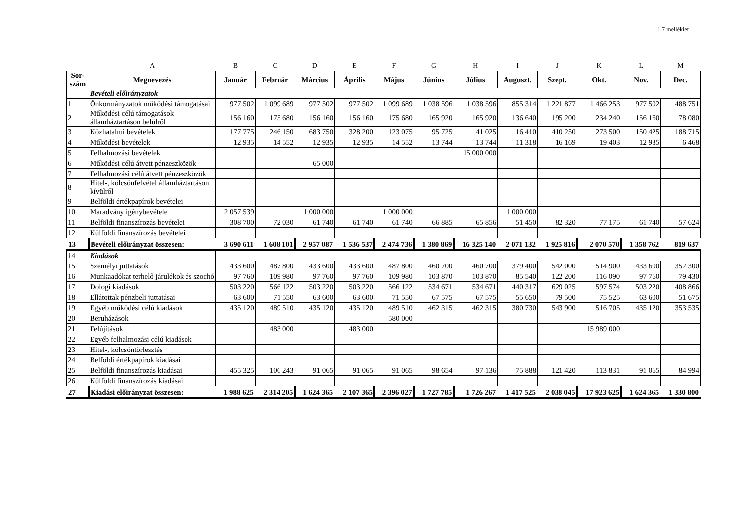1.7 melléklet
| | A | B | C | D | E | F | G | H | I | J | K | L | M |
| Sor-szám | Megnevezés | Január | Február | Március | Április | Május | Június | Július | Auguszt. | Szept. | Okt. | Nov. | Dec. |
| | Bevételi előirányzatok | | | | | | | | | | | | |
| 1 | Önkormányzatok működési támogatásai | 977 502 | 1 099 689 | 977 502 | 977 502 | 1 099 689 | 1 038 596 | 1 038 596 | 855 314 | 1 221 877 | 1 466 253 | 977 502 | 488 751 |
| 2 | Működési célú támogatások államháztartáson belülről | 156 160 | 175 680 | 156 160 | 156 160 | 175 680 | 165 920 | 165 920 | 136 640 | 195 200 | 234 240 | 156 160 | 78 080 |
| 3 | Közhatalmi bevételek | 177 775 | 246 150 | 683 750 | 328 200 | 123 075 | 95 725 | 41 025 | 16 410 | 410 250 | 273 500 | 150 425 | 188 715 |
| 4 | Működési bevételek | 12 935 | 14 552 | 12 935 | 12 935 | 14 552 | 13 744 | 13 744 | 11 318 | 16 169 | 19 403 | 12 935 | 6 468 |
| 5 | Felhalmozási bevételek | | | | | | | 15 000 000 | | | | | |
| 6 | Működési célú átvett pénzeszközök | | | 65 000 | | | | | | | | | |
| 7 | Felhalmozási célú átvett pénzeszközök | | | | | | | | | | | | |
| 8 | Hitel-, kölcsönfelvétel államháztartáson kívülről | | | | | | | | | | | | |
| 9 | Belföldi értékpapírok bevételei | | | | | | | | | | | | |
| 10 | Maradvány igénybevétele | 2 057 539 | | 1 000 000 | | 1 000 000 | | | 1 000 000 | | | | |
| 11 | Belföldi finanszírozás bevételei | 308 700 | 72 030 | 61 740 | 61 740 | 61 740 | 66 885 | 65 856 | 51 450 | 82 320 | 77 175 | 61 740 | 57 624 |
| 12 | Külföldi finanszírozás bevételei | | | | | | | | | | | | |
| 13 | Bevételi előirányzat összesen: | 3 690 611 | 1 608 101 | 2 957 087 | 1 536 537 | 2 474 736 | 1 380 869 | 16 325 140 | 2 071 132 | 1 925 816 | 2 070 570 | 1 358 762 | 819 637 |
| 14 | Kiadások | | | | | | | | | | | | |
| 15 | Személyi juttatások | 433 600 | 487 800 | 433 600 | 433 600 | 487 800 | 460 700 | 460 700 | 379 400 | 542 000 | 514 900 | 433 600 | 352 300 |
| 16 | Munkaadókat terhelő járulékok és szochó | 97 760 | 109 980 | 97 760 | 97 760 | 109 980 | 103 870 | 103 870 | 85 540 | 122 200 | 116 090 | 97 760 | 79 430 |
| 17 | Dologi kiadások | 503 220 | 566 122 | 503 220 | 503 220 | 566 122 | 534 671 | 534 671 | 440 317 | 629 025 | 597 574 | 503 220 | 408 866 |
| 18 | Ellátottak pénzbeli juttatásai | 63 600 | 71 550 | 63 600 | 63 600 | 71 550 | 67 575 | 67 575 | 55 650 | 79 500 | 75 525 | 63 600 | 51 675 |
| 19 | Egyéb működési célú kiadások | 435 120 | 489 510 | 435 120 | 435 120 | 489 510 | 462 315 | 462 315 | 380 730 | 543 900 | 516 705 | 435 120 | 353 535 |
| 20 | Beruházások | | | | | 580 000 | | | | | | | |
| 21 | Felújítások | | 483 000 | | 483 000 | | | | | | 15 989 000 | | |
| 22 | Egyéb felhalmozási célú kiadások | | | | | | | | | | | | |
| 23 | Hitel-, kölcsöntörlesztés | | | | | | | | | | | | |
| 24 | Belföldi értékpapírok kiadásai | | | | | | | | | | | | |
| 25 | Belföldi finanszírozás kiadásai | 455 325 | 106 243 | 91 065 | 91 065 | 91 065 | 98 654 | 97 136 | 75 888 | 121 420 | 113 831 | 91 065 | 84 994 |
| 26 | Külföldi finanszírozás kiadásai | | | | | | | | | | | | |
| 27 | Kiadási előirányzat összesen: | 1 988 625 | 2 314 205 | 1 624 365 | 2 107 365 | 2 396 027 | 1 727 785 | 1 726 267 | 1 417 525 | 2 038 045 | 17 923 625 | 1 624 365 | 1 330 800 |